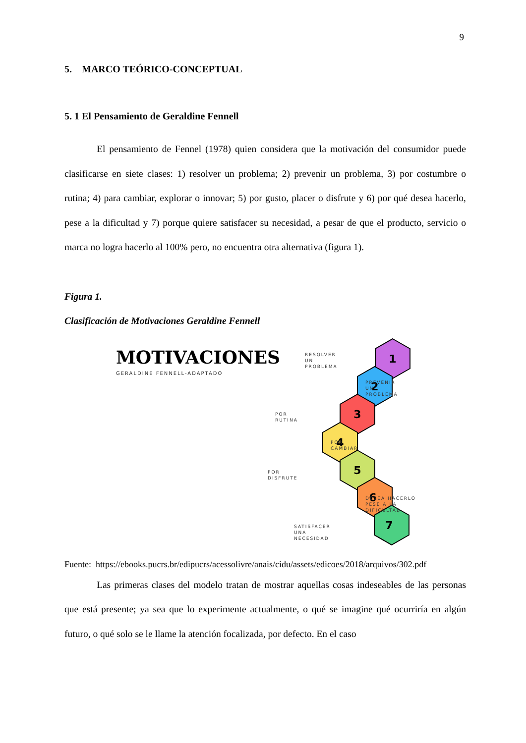9
5. MARCO TEÓRICO-CONCEPTUAL
5. 1 El Pensamiento de Geraldine Fennell
El pensamiento de Fennel (1978) quien considera que la motivación del consumidor puede clasificarse en siete clases: 1) resolver un problema; 2) prevenir un problema, 3) por costumbre o rutina; 4) para cambiar, explorar o innovar; 5) por gusto, placer o disfrute y 6) por qué desea hacerlo, pese a la dificultad y 7) porque quiere satisfacer su necesidad, a pesar de que el producto, servicio o marca no logra hacerlo al 100% pero, no encuentra otra alternativa (figura 1).
Figura 1.
Clasificación de Motivaciones Geraldine Fennell
MOTIVACIONES
GERALDINE FENNELL-ADAPTADO
1
2
3
4
5
6
7
RESOLVER
UN
PROBLEMA
PREVENIR
UN
PROBLEMA
POR
RUTINA
POR
CAMBIAR
POR
DISFRUTE
DESEA HACERLO
PESE A LA
DIFICULTAD
SATISFACER
UNA
NECESIDAD
Fuente: https://ebooks.pucrs.br/edipucrs/acessolivre/anais/cidu/assets/edicoes/2018/arquivos/302.pdf
Las primeras clases del modelo tratan de mostrar aquellas cosas indeseables de las personas que está presente; ya sea que lo experimente actualmente, o qué se imagine qué ocurriría en algún futuro, o qué solo se le llame la atención focalizada, por defecto. En el caso